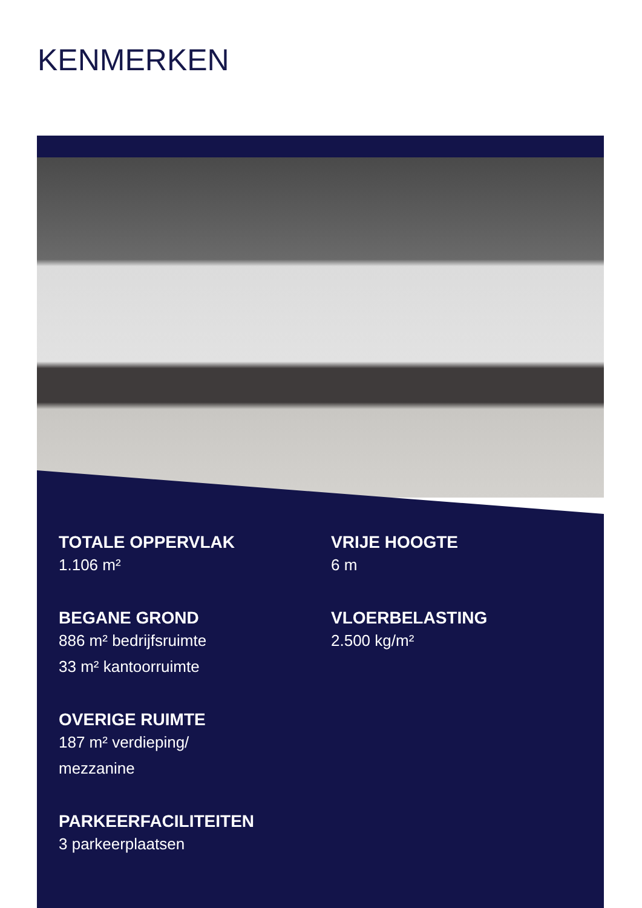KENMERKEN
TOTALE OPPERVLAK
1.106 m²
BEGANE GROND
886 m² bedrijfsruimte
33 m² kantoorruimte
OVERIGE RUIMTE
187 m² verdieping/
mezzanine
PARKEERFACILITEITEN
3 parkeerplaatsen
VRIJE HOOGTE
6 m
VLOERBELASTING
2.500 kg/m²